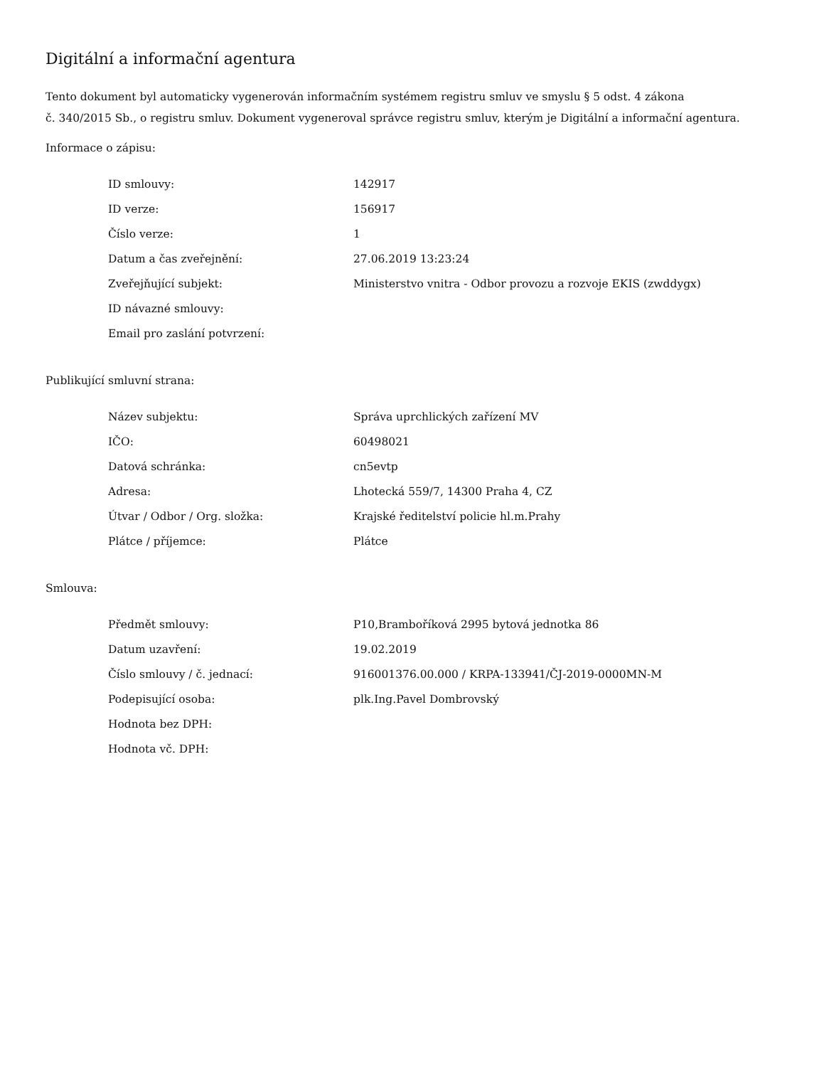Digitální a informační agentura
Tento dokument byl automaticky vygenerován informačním systémem registru smluv ve smyslu § 5 odst. 4 zákona
č. 340/2015 Sb., o registru smluv. Dokument vygeneroval správce registru smluv, kterým je Digitální a informační agentura.
Informace o zápisu:
| ID smlouvy: | 142917 |
| ID verze: | 156917 |
| Číslo verze: | 1 |
| Datum a čas zveřejnění: | 27.06.2019 13:23:24 |
| Zveřejňující subjekt: | Ministerstvo vnitra - Odbor provozu a rozvoje EKIS (zwddygx) |
| ID návazné smlouvy: | |
| Email pro zaslání potvrzení: | |
Publikující smluvní strana:
| Název subjektu: | Správa uprchlických zařízení MV |
| IČO: | 60498021 |
| Datová schránka: | cn5evtp |
| Adresa: | Lhotecká 559/7, 14300 Praha 4, CZ |
| Útvar / Odbor / Org. složka: | Krajské ředitelství policie hl.m.Prahy |
| Plátce / příjemce: | Plátce |
Smlouva:
| Předmět smlouvy: | P10,Bramboříková 2995 bytová jednotka 86 |
| Datum uzavření: | 19.02.2019 |
| Číslo smlouvy / č. jednací: | 916001376.00.000 / KRPA-133941/ČJ-2019-0000MN-M |
| Podepisující osoba: | plk.Ing.Pavel Dombrovský |
| Hodnota bez DPH: | |
| Hodnota vč. DPH: | |